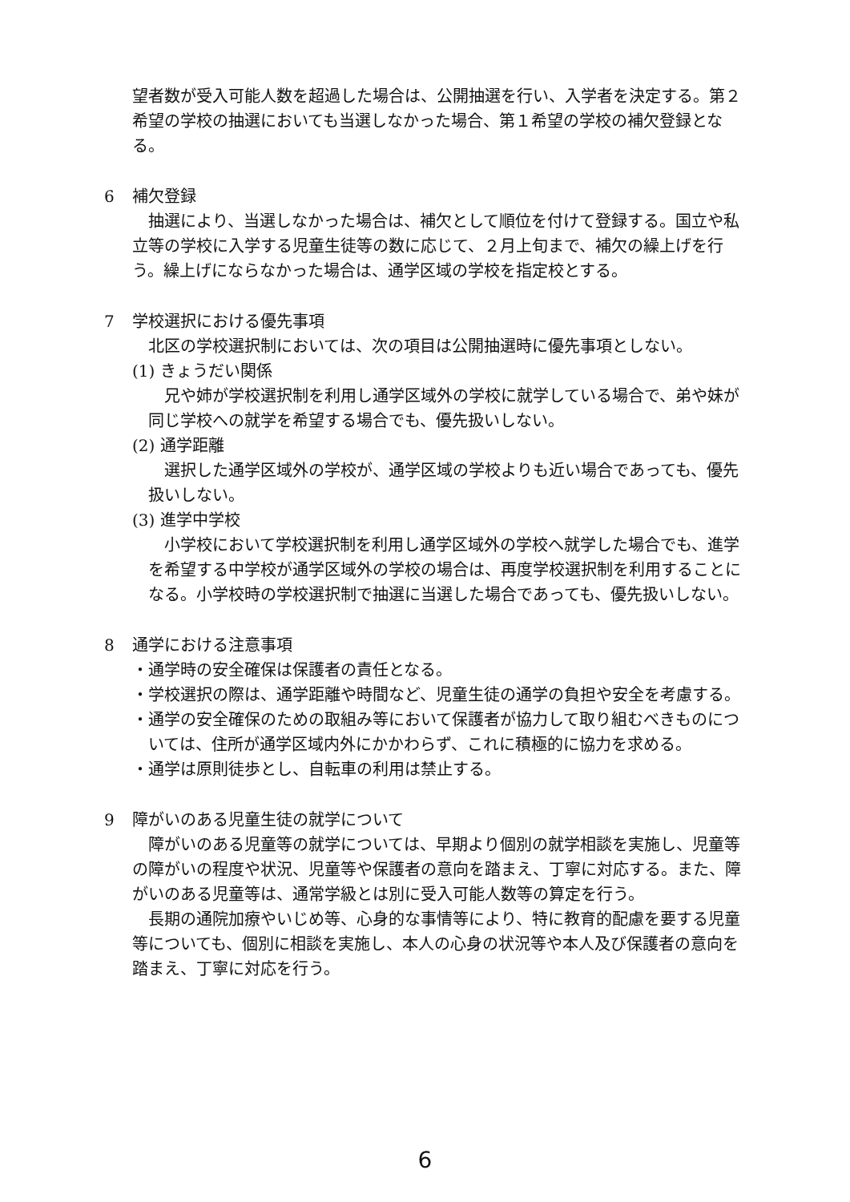望者数が受入可能人数を超過した場合は、公開抽選を行い、入学者を決定する。第２希望の学校の抽選においても当選しなかった場合、第１希望の学校の補欠登録となる。
6 補欠登録
　抽選により、当選しなかった場合は、補欠として順位を付けて登録する。国立や私立等の学校に入学する児童生徒等の数に応じて、２月上旬まで、補欠の繰上げを行う。繰上げにならなかった場合は、通学区域の学校を指定校とする。
7 学校選択における優先事項
　北区の学校選択制においては、次の項目は公開抽選時に優先事項としない。
(1) きょうだい関係
　兄や姉が学校選択制を利用し通学区域外の学校に就学している場合で、弟や妹が同じ学校への就学を希望する場合でも、優先扱いしない。
(2) 通学距離
　選択した通学区域外の学校が、通学区域の学校よりも近い場合であっても、優先扱いしない。
(3) 進学中学校
　小学校において学校選択制を利用し通学区域外の学校へ就学した場合でも、進学を希望する中学校が通学区域外の学校の場合は、再度学校選択制を利用することになる。小学校時の学校選択制で抽選に当選した場合であっても、優先扱いしない。
8 通学における注意事項
・通学時の安全確保は保護者の責任となる。
・学校選択の際は、通学距離や時間など、児童生徒の通学の負担や安全を考慮する。
・通学の安全確保のための取組み等において保護者が協力して取り組むべきものについては、住所が通学区域内外にかかわらず、これに積極的に協力を求める。
・通学は原則徒歩とし、自転車の利用は禁止する。
9 障がいのある児童生徒の就学について
　障がいのある児童等の就学については、早期より個別の就学相談を実施し、児童等の障がいの程度や状況、児童等や保護者の意向を踏まえ、丁寧に対応する。また、障がいのある児童等は、通常学級とは別に受入可能人数等の算定を行う。
　長期の通院加療やいじめ等、心身的な事情等により、特に教育的配慮を要する児童等についても、個別に相談を実施し、本人の心身の状況等や本人及び保護者の意向を踏まえ、丁寧に対応を行う。
6